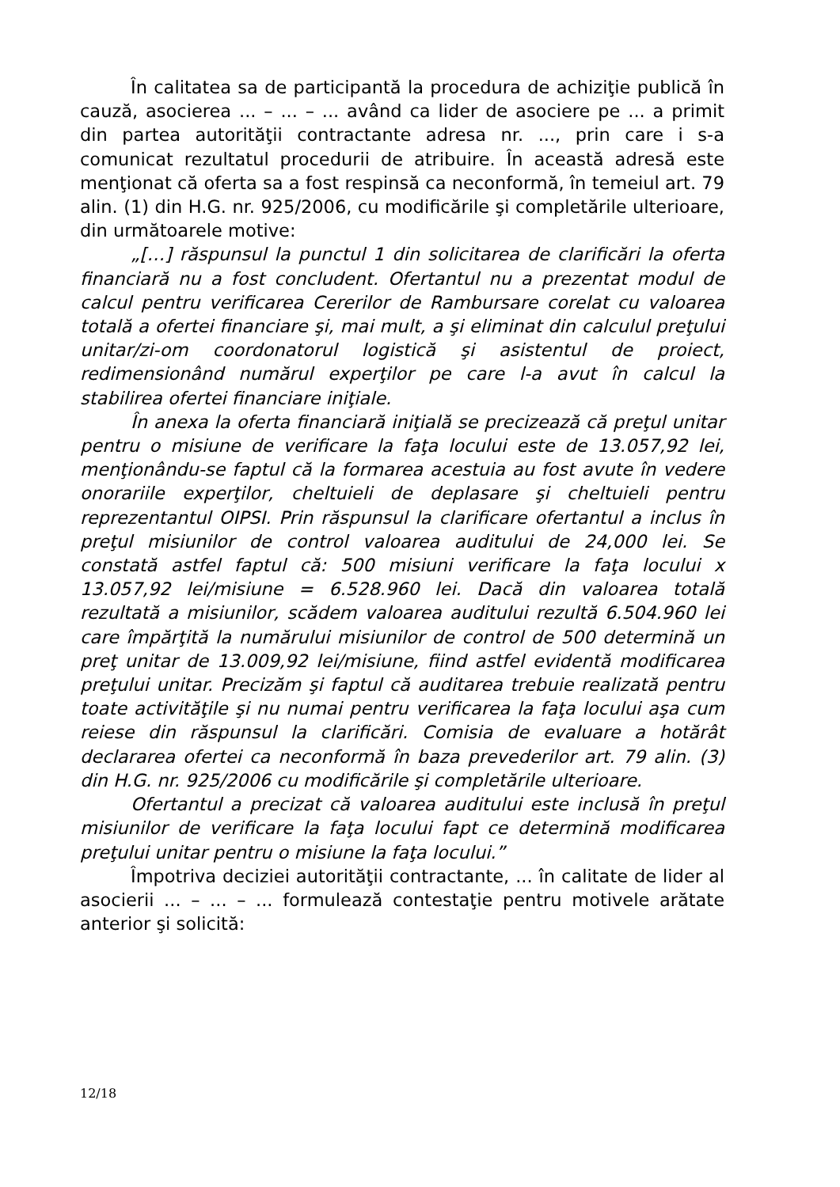În calitatea sa de participantă la procedura de achiziţie publică în cauză, asocierea ... – ... – ... având ca lider de asociere pe ... a primit din partea autorităţii contractante adresa nr. ..., prin care i s-a comunicat rezultatul procedurii de atribuire. În această adresă este menţionat că oferta sa a fost respinsă ca neconformă, în temeiul art. 79 alin. (1) din H.G. nr. 925/2006, cu modificările şi completările ulterioare, din următoarele motive:
„[…] răspunsul la punctul 1 din solicitarea de clarificări la oferta financiară nu a fost concludent. Ofertantul nu a prezentat modul de calcul pentru verificarea Cererilor de Rambursare corelat cu valoarea totală a ofertei financiare şi, mai mult, a şi eliminat din calculul preţului unitar/zi-om coordonatorul logistică şi asistentul de proiect, redimensionând numărul experţilor pe care l-a avut în calcul la stabilirea ofertei financiare iniţiale.
În anexa la oferta financiară iniţială se precizează că preţul unitar pentru o misiune de verificare la faţa locului este de 13.057,92 lei, menţionându-se faptul că la formarea acestuia au fost avute în vedere onorariile experţilor, cheltuieli de deplasare şi cheltuieli pentru reprezentantul OIPSI. Prin răspunsul la clarificare ofertantul a inclus în preţul misiunilor de control valoarea auditului de 24,000 lei. Se constată astfel faptul că: 500 misiuni verificare la faţa locului x 13.057,92 lei/misiune = 6.528.960 lei. Dacă din valoarea totală rezultată a misiunilor, scădem valoarea auditului rezultă 6.504.960 lei care împărţită la numărului misiunilor de control de 500 determină un preţ unitar de 13.009,92 lei/misiune, fiind astfel evidentă modificarea preţului unitar. Precizăm şi faptul că auditarea trebuie realizată pentru toate activităţile şi nu numai pentru verificarea la faţa locului aşa cum reiese din răspunsul la clarificări. Comisia de evaluare a hotărât declararea ofertei ca neconformă în baza prevederilor art. 79 alin. (3) din H.G. nr. 925/2006 cu modificările şi completările ulterioare.
Ofertantul a precizat că valoarea auditului este inclusă în preţul misiunilor de verificare la faţa locului fapt ce determină modificarea preţului unitar pentru o misiune la faţa locului.”
Împotriva deciziei autorităţii contractante, ... în calitate de lider al asocierii ... – ... – ... formulează contestaţie pentru motivele arătate anterior şi solicită:
12/18